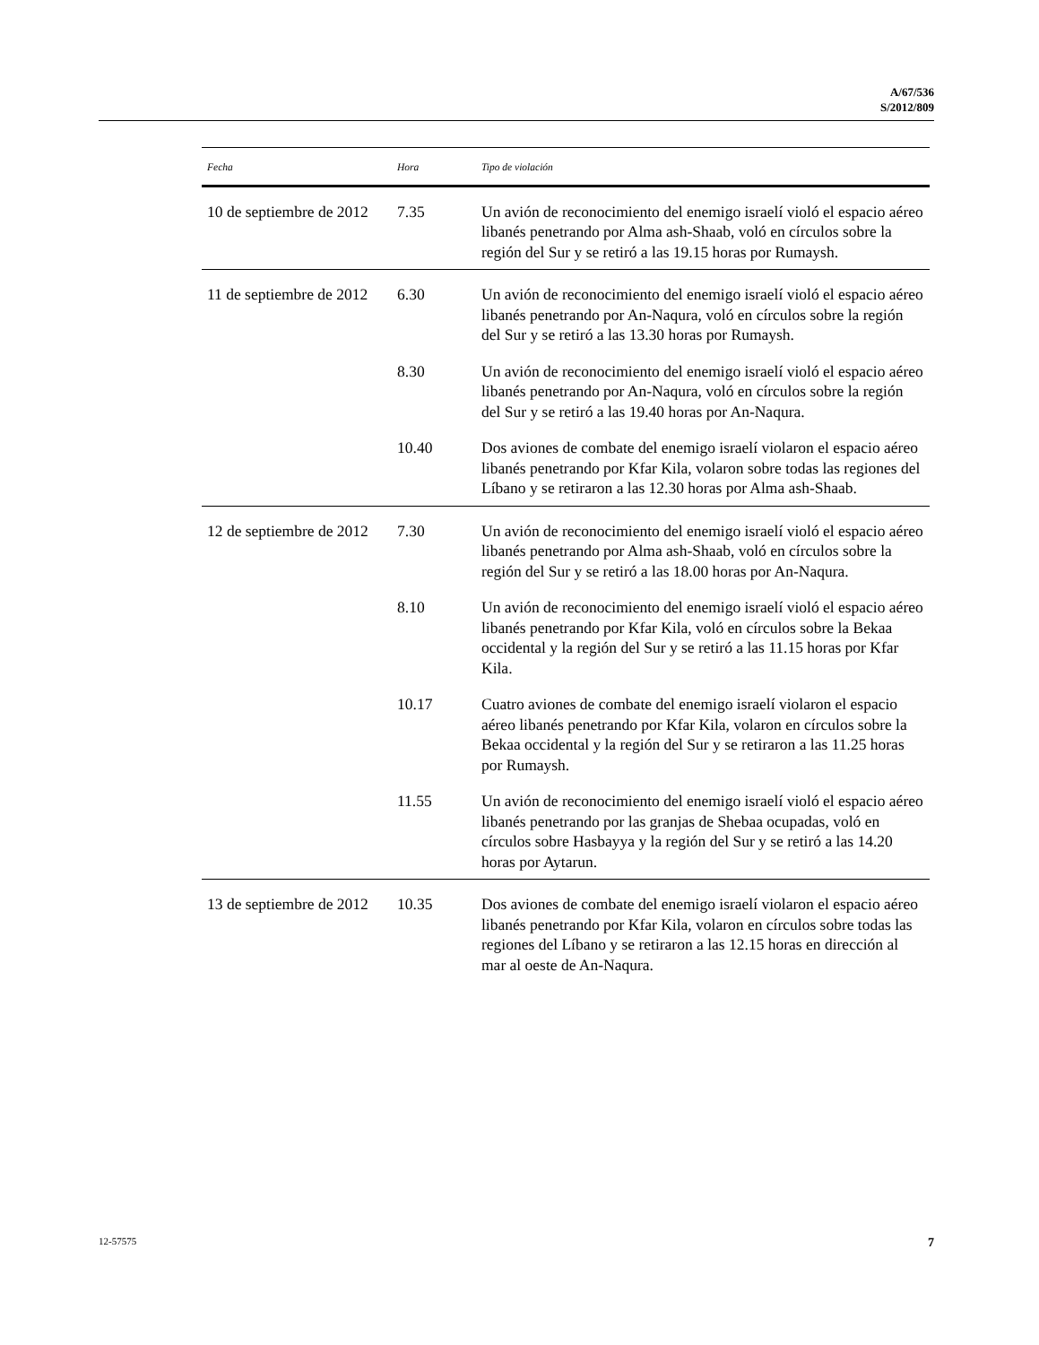A/67/536
S/2012/809
| Fecha | Hora | Tipo de violación |
| --- | --- | --- |
| 10 de septiembre de 2012 | 7.35 | Un avión de reconocimiento del enemigo israelí violó el espacio aéreo libanés penetrando por Alma ash-Shaab, voló en círculos sobre la región del Sur y se retiró a las 19.15 horas por Rumaysh. |
| 11 de septiembre de 2012 | 6.30 | Un avión de reconocimiento del enemigo israelí violó el espacio aéreo libanés penetrando por An-Naqura, voló en círculos sobre la región del Sur y se retiró a las 13.30 horas por Rumaysh. |
| | 8.30 | Un avión de reconocimiento del enemigo israelí violó el espacio aéreo libanés penetrando por An-Naqura, voló en círculos sobre la región del Sur y se retiró a las 19.40 horas por An-Naqura. |
| | 10.40 | Dos aviones de combate del enemigo israelí violaron el espacio aéreo libanés penetrando por Kfar Kila, volaron sobre todas las regiones del Líbano y se retiraron a las 12.30 horas por Alma ash-Shaab. |
| 12 de septiembre de 2012 | 7.30 | Un avión de reconocimiento del enemigo israelí violó el espacio aéreo libanés penetrando por Alma ash-Shaab, voló en círculos sobre la región del Sur y se retiró a las 18.00 horas por An-Naqura. |
| | 8.10 | Un avión de reconocimiento del enemigo israelí violó el espacio aéreo libanés penetrando por Kfar Kila, voló en círculos sobre la Bekaa occidental y la región del Sur y se retiró a las 11.15 horas por Kfar Kila. |
| | 10.17 | Cuatro aviones de combate del enemigo israelí violaron el espacio aéreo libanés penetrando por Kfar Kila, volaron en círculos sobre la Bekaa occidental y la región del Sur y se retiraron a las 11.25 horas por Rumaysh. |
| | 11.55 | Un avión de reconocimiento del enemigo israelí violó el espacio aéreo libanés penetrando por las granjas de Shebaa ocupadas, voló en círculos sobre Hasbayya y la región del Sur y se retiró a las 14.20 horas por Aytarun. |
| 13 de septiembre de 2012 | 10.35 | Dos aviones de combate del enemigo israelí violaron el espacio aéreo libanés penetrando por Kfar Kila, volaron en círculos sobre todas las regiones del Líbano y se retiraron a las 12.15 horas en dirección al mar al oeste de An-Naqura. |
12-57575 7